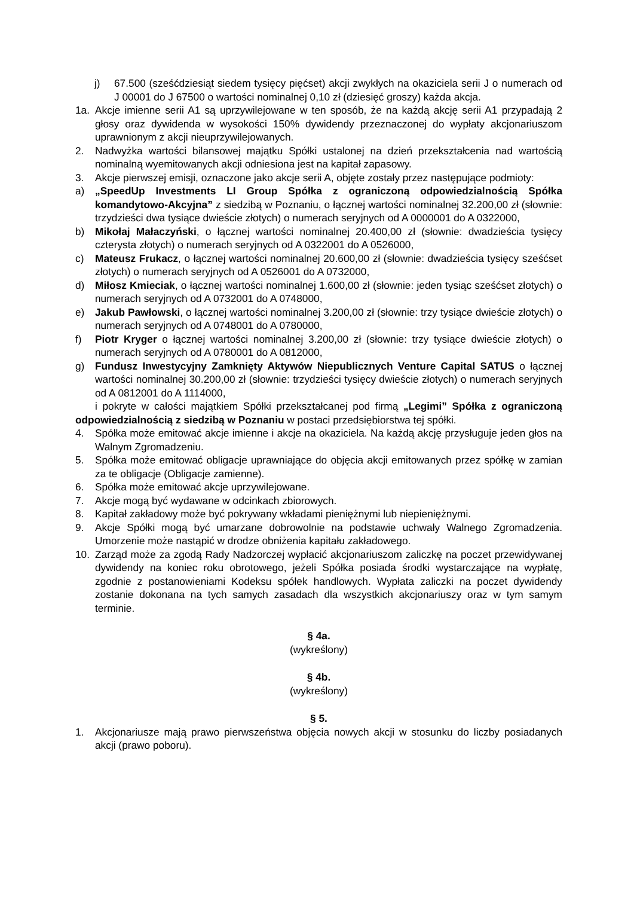j) 67.500 (sześćdziesiąt siedem tysięcy pięćset) akcji zwykłych na okaziciela serii J o numerach od J 00001 do J 67500 o wartości nominalnej 0,10 zł (dziesięć groszy) każda akcja.
1a. Akcje imienne serii A1 są uprzywilejowane w ten sposób, że na każdą akcję serii A1 przypadają 2 głosy oraz dywidenda w wysokości 150% dywidendy przeznaczonej do wypłaty akcjonariuszom uprawnionym z akcji nieuprzywilejowanych.
2. Nadwyżka wartości bilansowej majątku Spółki ustalonej na dzień przekształcenia nad wartością nominalną wyemitowanych akcji odniesiona jest na kapitał zapasowy.
3. Akcje pierwszej emisji, oznaczone jako akcje serii A, objęte zostały przez następujące podmioty:
a) „SpeedUp Investments LI Group Spółka z ograniczoną odpowiedzialnością Spółka komandytowo-Akcyjna” z siedzibą w Poznaniu, o łącznej wartości nominalnej 32.200,00 zł (słownie: trzydzieści dwa tysiące dwieście złotych) o numerach seryjnych od A 0000001 do A 0322000,
b) Mikołaj Małaczyński, o łącznej wartości nominalnej 20.400,00 zł (słownie: dwadzieścia tysięcy czterysta złotych) o numerach seryjnych od A 0322001 do A 0526000,
c) Mateusz Frukacz, o łącznej wartości nominalnej 20.600,00 zł (słownie: dwadzieścia tysięcy sześćset złotych) o numerach seryjnych od A 0526001 do A 0732000,
d) Miłosz Kmieciak, o łącznej wartości nominalnej 1.600,00 zł (słownie: jeden tysiąc sześćset złotych) o numerach seryjnych od A 0732001 do A 0748000,
e) Jakub Pawłowski, o łącznej wartości nominalnej 3.200,00 zł (słownie: trzy tysiące dwieście złotych) o numerach seryjnych od A 0748001 do A 0780000,
f) Piotr Kryger o łącznej wartości nominalnej 3.200,00 zł (słownie: trzy tysiące dwieście złotych) o numerach seryjnych od A 0780001 do A 0812000,
g) Fundusz Inwestycyjny Zamknięty Aktywów Niepublicznych Venture Capital SATUS o łącznej wartości nominalnej 30.200,00 zł (słownie: trzydzieści tysięcy dwieście złotych) o numerach seryjnych od A 0812001 do A 1114000,
i pokryte w całości majątkiem Spółki przekształcanej pod firmą „Legimi” Spółka z ograniczoną odpowiedzialnością z siedzibą w Poznaniu w postaci przedsiębiorstwa tej spółki.
4. Spółka może emitować akcje imienne i akcje na okaziciela. Na każdą akcję przysługuje jeden głos na Walnym Zgromadzeniu.
5. Spółka może emitować obligacje uprawniające do objęcia akcji emitowanych przez spółkę w zamian za te obligacje (Obligacje zamienne).
6. Spółka może emitować akcje uprzywilejowane.
7. Akcje mogą być wydawane w odcinkach zbiorowych.
8. Kapitał zakładowy może być pokrywany wkładami pieniężnymi lub niepieniężnymi.
9. Akcje Spółki mogą być umarzane dobrowolnie na podstawie uchwały Walnego Zgromadzenia. Umorzenie może nastąpić w drodze obniżenia kapitału zakładowego.
10. Zarząd może za zgodą Rady Nadzorczej wypłacić akcjonariuszom zaliczkę na poczet przewidywanej dywidendy na koniec roku obrotowego, jeżeli Spółka posiada środki wystarczające na wypłatę, zgodnie z postanowieniami Kodeksu spółek handlowych. Wypłata zaliczki na poczet dywidendy zostanie dokonana na tych samych zasadach dla wszystkich akcjonariuszy oraz w tym samym terminie.
§ 4a.
(wykreślony)
§ 4b.
(wykreślony)
§ 5.
1. Akcjonariusze mają prawo pierwszeństwa objęcia nowych akcji w stosunku do liczby posiadanych akcji (prawo poboru).